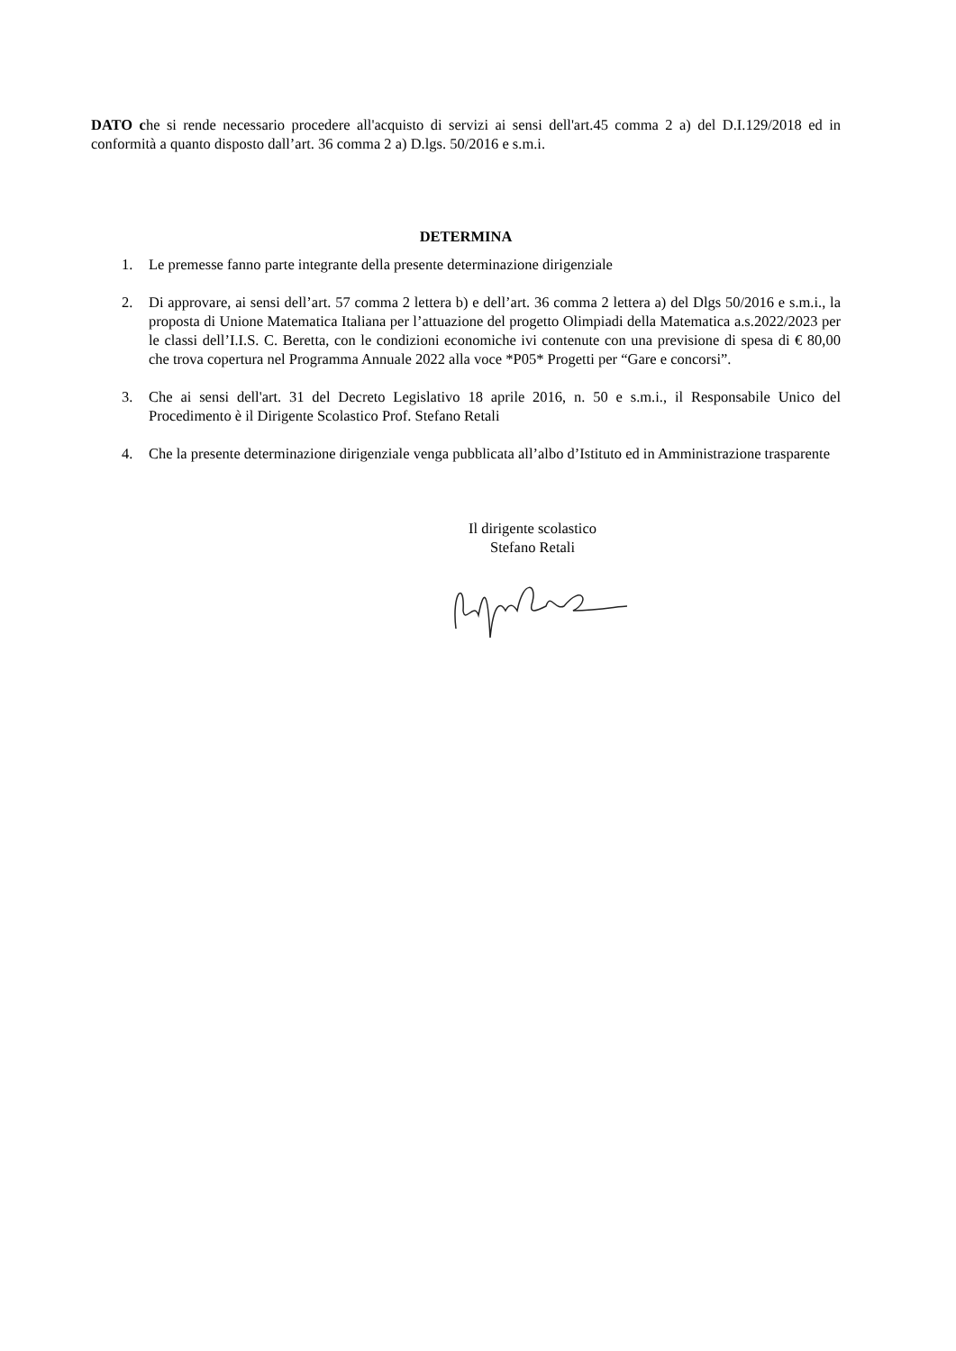DATO che si rende necessario procedere all'acquisto di servizi ai sensi dell'art.45 comma 2 a) del D.I.129/2018 ed in conformità a quanto disposto dall’art. 36 comma 2 a) D.lgs. 50/2016 e s.m.i.
DETERMINA
1. Le premesse fanno parte integrante della presente determinazione dirigenziale
2. Di approvare, ai sensi dell’art. 57 comma 2 lettera b) e dell’art. 36 comma 2 lettera a) del Dlgs 50/2016 e s.m.i., la proposta di Unione Matematica Italiana per l’attuazione del progetto Olimpiadi della Matematica a.s.2022/2023 per le classi dell’I.I.S. C. Beretta, con le condizioni economiche ivi contenute con una previsione di spesa di € 80,00 che trova copertura nel Programma Annuale 2022 alla voce *P05* Progetti per “Gare e concorsi”.
3. Che ai sensi dell'art. 31 del Decreto Legislativo 18 aprile 2016, n. 50 e s.m.i., il Responsabile Unico del Procedimento è il Dirigente Scolastico Prof. Stefano Retali
4. Che la presente determinazione dirigenziale venga pubblicata all’albo d’Istituto ed in Amministrazione trasparente
Il dirigente scolastico
Stefano Retali